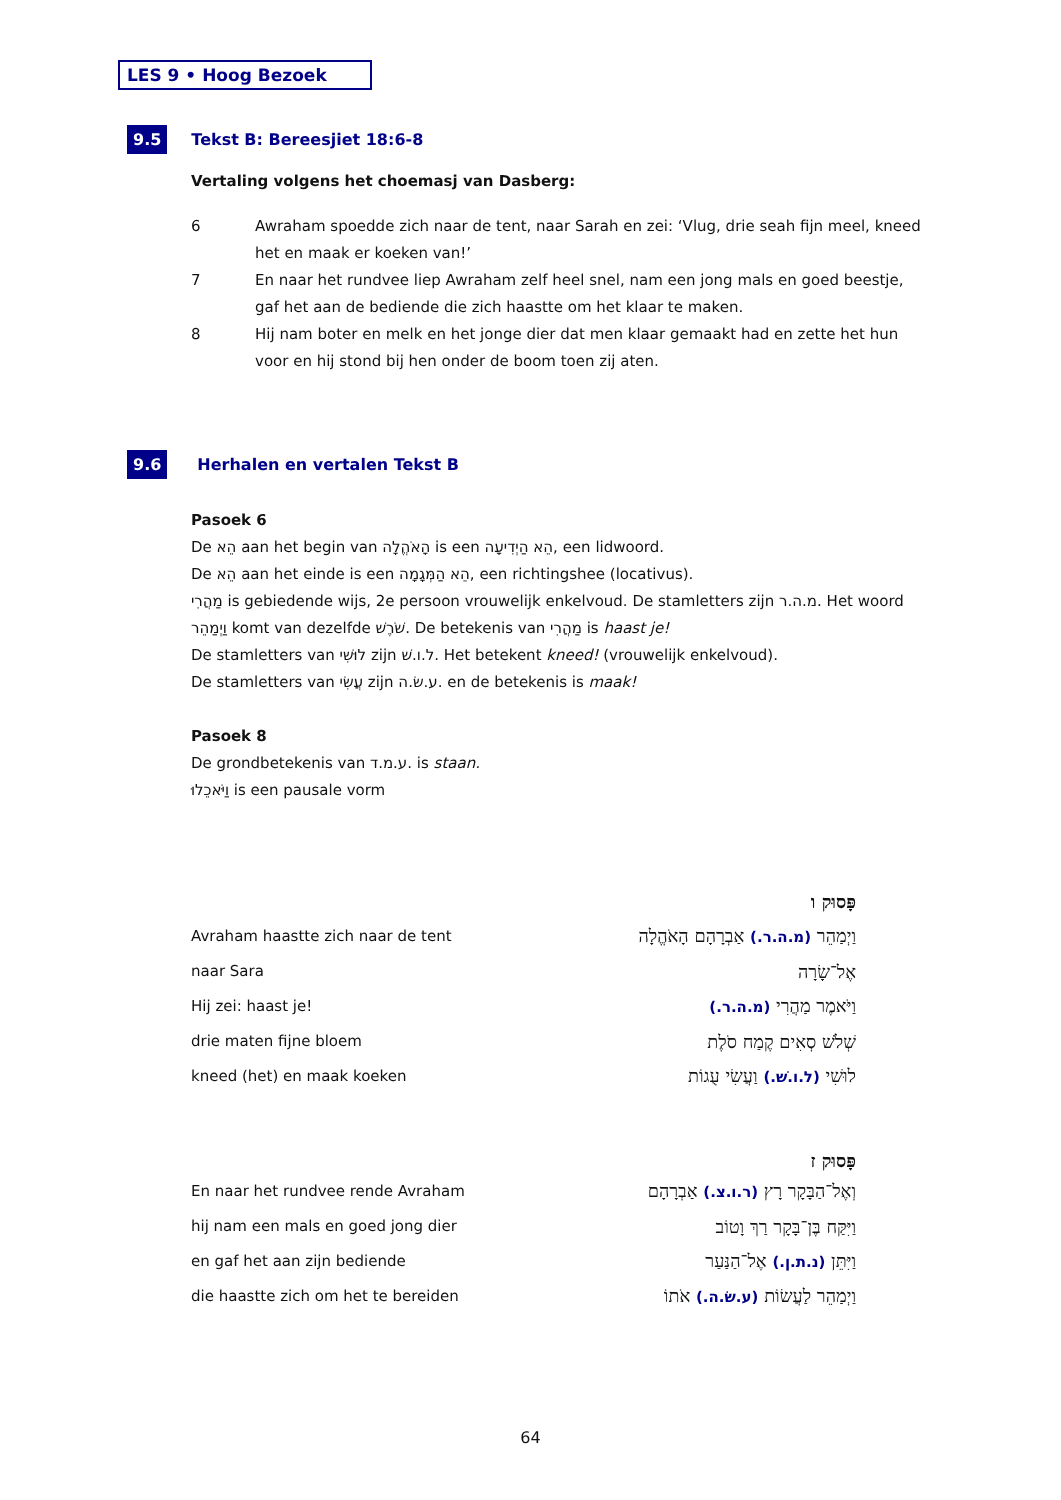LES 9 • Hoog Bezoek
9.5 Tekst B: Bereesjiet 18:6-8
Vertaling volgens het choemasj van Dasberg:
| 6 | Awraham spoedde zich naar de tent, naar Sarah en zei: ‘Vlug, drie seah fijn meel, kneed het en maak er koeken van!’ |
| 7 | En naar het rundvee liep Awraham zelf heel snel, nam een jong mals en goed beestje, gaf het aan de bediende die zich haastte om het klaar te maken. |
| 8 | Hij nam boter en melk en het jonge dier dat men klaar gemaakt had en zette het hun voor en hij stond bij hen onder de boom toen zij aten. |
9.6 Herhalen en vertalen Tekst B
Pasoek 6
De הֵא aan het begin van הָאֹהֱלָה is een הֵא הַיְדִיעָה, een lidwoord.
De הֵא aan het einde is een הֵא הַמְּגָמָה, een richtingshee (locativus).
מַהֲרִי is gebiedende wijs, 2e persoon vrouwelijk enkelvoud. De stamletters zijn מ.ה.ר. Het woord וַיְמַהֵר komt van dezelfde שֹׁרֶשׁ. De betekenis van מַהֲרִי is haast je!
De stamletters van לוּשִׁי zijn ל.ו.שׁ. Het betekent kneed! (vrouwelijk enkelvoud).
De stamletters van עֲשִׂי zijn ע.שׂ.ה. en de betekenis is maak!
Pasoek 8
De grondbetekenis van ע.מ.ד. is staan.
וַיֹּאכֵלוּ is een pausale vorm
| | פָּסוּק ו |
| Avraham haastte zich naar de tent | וַיְמַהֵר (מ.ה.ר.) אַבְרָהָם הָאֹהֱלָה |
| naar Sara | אֶל־שָׂרָה |
| Hij zei: haast je! | וַיֹּאמֶר מַהֲרִי (מ.ה.ר.) |
| drie maten fijne bloem | שְׁלֹשׁ סְאִים קֶמַח סֹלֶת |
| kneed (het) en maak koeken | לוּשִׁי (ל.ו.שׁ.) וַעֲשִׂי עֻגוֹת |
| | פָּסוּק ז |
| En naar het rundvee rende Avraham | וְאֶל־הַבָּקָר רָץ (ר.ו.צ.) אַבְרָהָם |
| hij nam een mals en goed jong dier | וַיִּקַּח בֶּן־בָּקָר רַךְ וָטוֹב |
| en gaf het aan zijn bediende | וַיִּתֵּן (נ.ת.ן.) אֶל־הַנַּעַר |
| die haastte zich om het te bereiden | וַיְמַהֵר לַעֲשׂוֹת (ע.שׂ.ה.) אֹתוֹ |
64